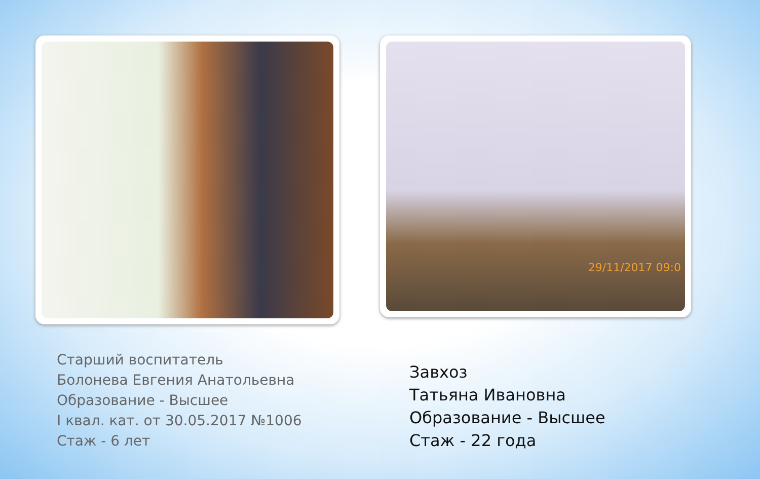Старший воспитатель
Болонева Евгения Анатольевна
Образование - Высшее
I квал. кат. от 30.05.2017 №1006
Стаж - 6 лет
29/11/2017 09:0
Завхоз
Татьяна Ивановна
Образование - Высшее
Стаж - 22 года